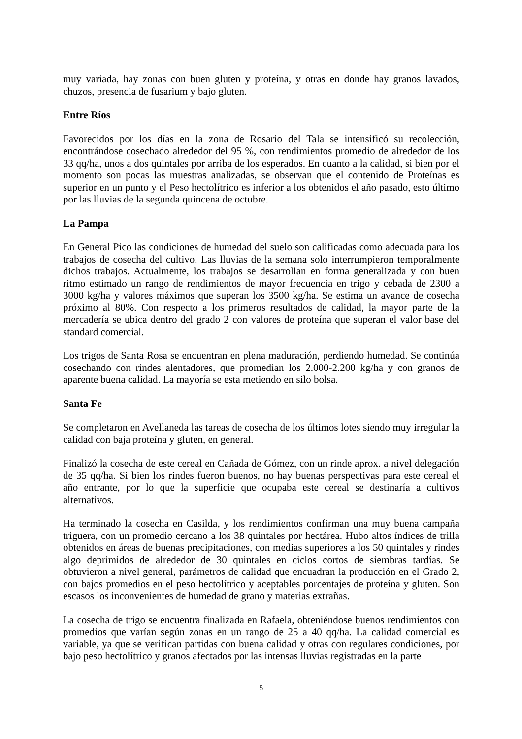muy variada, hay zonas con buen gluten y proteína, y otras en donde hay granos lavados, chuzos, presencia de fusarium y bajo gluten.
Entre Ríos
Favorecidos por los días en la zona de Rosario del Tala se intensificó su recolección, encontrándose cosechado alrededor del 95 %, con rendimientos promedio de alrededor de los 33 qq/ha, unos a dos quintales por arriba de los esperados. En cuanto a la calidad, si bien por el momento son pocas las muestras analizadas, se observan que el contenido de Proteínas es superior en un punto y el Peso hectolítrico es inferior a los obtenidos el año pasado, esto último por las lluvias de la segunda quincena de octubre.
La Pampa
En General Pico las condiciones de humedad del suelo son calificadas como adecuada para los trabajos de cosecha del cultivo. Las lluvias de la semana solo interrumpieron temporalmente dichos trabajos. Actualmente, los trabajos se desarrollan en forma generalizada y con buen ritmo estimado un rango de rendimientos de mayor frecuencia en trigo y cebada de 2300 a 3000 kg/ha y valores máximos que superan los 3500 kg/ha. Se estima un avance de cosecha próximo al 80%. Con respecto a los primeros resultados de calidad, la mayor parte de la mercadería se ubica dentro del grado 2 con valores de proteína que superan el valor base del standard comercial.
Los trigos de Santa Rosa se encuentran en plena maduración, perdiendo humedad. Se continúa cosechando con rindes alentadores, que promedian los 2.000-2.200 kg/ha y con granos de aparente buena calidad. La mayoría se esta metiendo en silo bolsa.
Santa Fe
Se completaron en Avellaneda las tareas de cosecha de los últimos lotes siendo muy irregular la calidad con baja proteína y gluten, en general.
Finalizó la cosecha de este cereal en Cañada de Gómez, con un rinde aprox. a nivel delegación de 35 qq/ha. Si bien los rindes fueron buenos, no hay buenas perspectivas para este cereal el año entrante, por lo que la superficie que ocupaba este cereal se destinaría a cultivos alternativos.
Ha terminado la cosecha en Casilda, y los rendimientos confirman una muy buena campaña triguera, con un promedio cercano a los 38 quintales por hectárea. Hubo altos índices de trilla obtenidos en áreas de buenas precipitaciones, con medias superiores a los 50 quintales y rindes algo deprimidos de alrededor de 30 quintales en ciclos cortos de siembras tardías. Se obtuvieron a nivel general, parámetros de calidad que encuadran la producción en el Grado 2, con bajos promedios en el peso hectolítrico y aceptables porcentajes de proteína y gluten. Son escasos los inconvenientes de humedad de grano y materias extrañas.
La cosecha de trigo se encuentra finalizada en Rafaela, obteniéndose buenos rendimientos con promedios que varían según zonas en un rango de 25 a 40 qq/ha. La calidad comercial es variable, ya que se verifican partidas con buena calidad y otras con regulares condiciones, por bajo peso hectolítrico y granos afectados por las intensas lluvias registradas en la parte
5